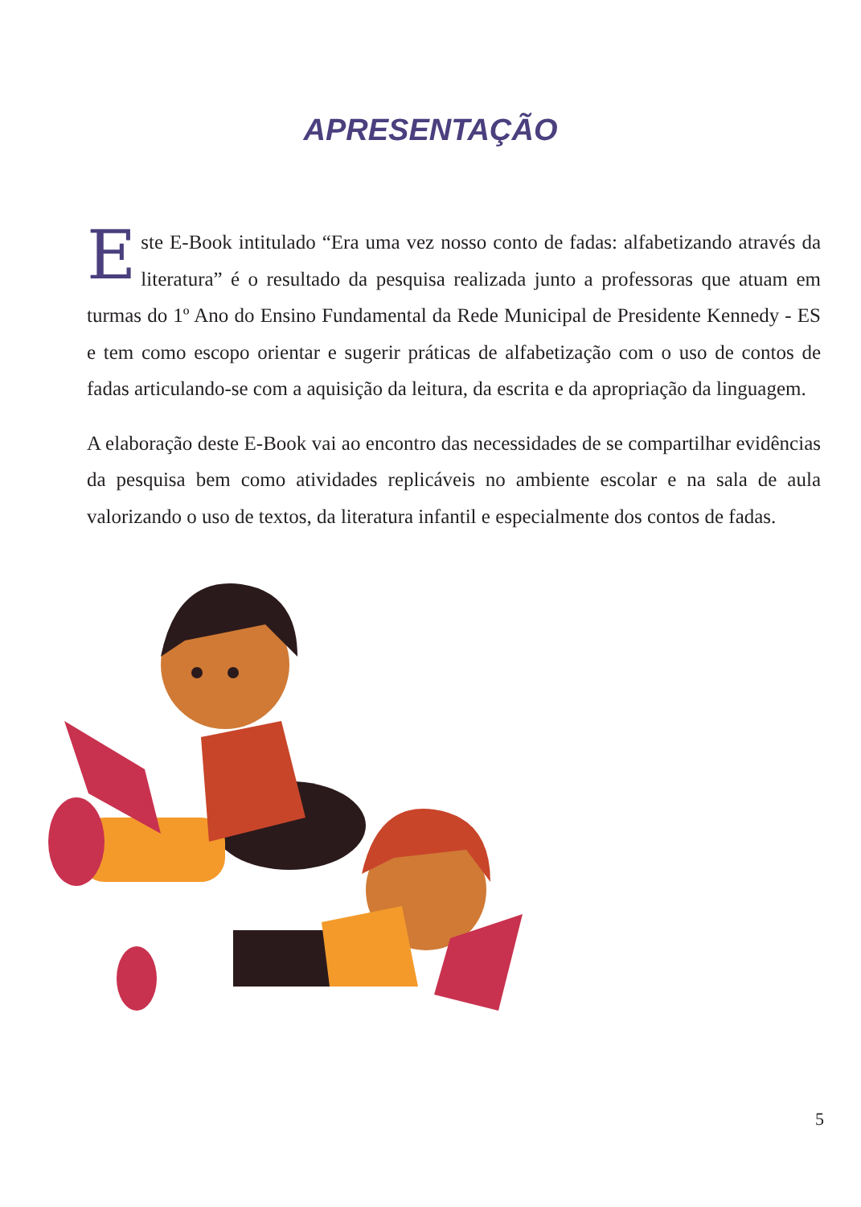APRESENTAÇÃO
Este E-Book intitulado “Era uma vez nosso conto de fadas: alfabetizando através da literatura” é o resultado da pesquisa realizada junto a professoras que atuam em turmas do 1º Ano do Ensino Fundamental da Rede Municipal de Presidente Kennedy - ES e tem como escopo orientar e sugerir práticas de alfabetização com o uso de contos de fadas articulando-se com a aquisição da leitura, da escrita e da apropriação da linguagem.
A elaboração deste E-Book vai ao encontro das necessidades de se compartilhar evidências da pesquisa bem como atividades replicáveis no ambiente escolar e na sala de aula valorizando o uso de textos, da literatura infantil e especialmente dos contos de fadas.
5